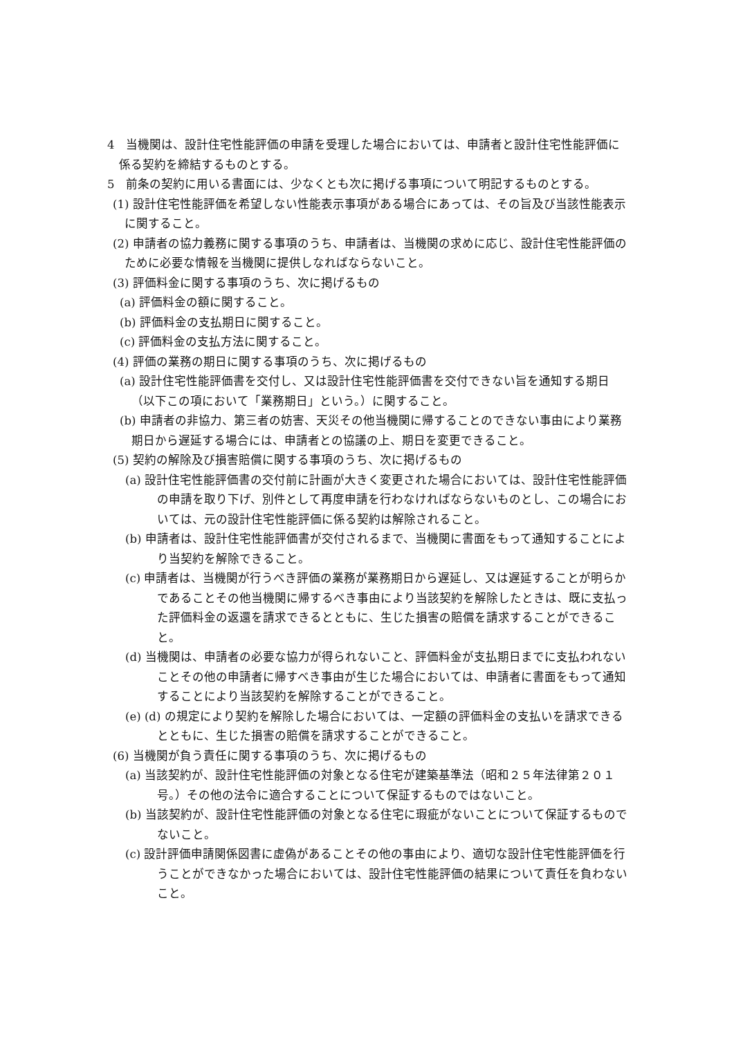4　当機関は、設計住宅性能評価の申請を受理した場合においては、申請者と設計住宅性能評価に係る契約を締結するものとする。
5　前条の契約に用いる書面には、少なくとも次に掲げる事項について明記するものとする。
(1) 設計住宅性能評価を希望しない性能表示事項がある場合にあっては、その旨及び当該性能表示に関すること。
(2) 申請者の協力義務に関する事項のうち、申請者は、当機関の求めに応じ、設計住宅性能評価のために必要な情報を当機関に提供しなればならないこと。
(3) 評価料金に関する事項のうち、次に掲げるもの
(a) 評価料金の額に関すること。
(b) 評価料金の支払期日に関すること。
(c) 評価料金の支払方法に関すること。
(4) 評価の業務の期日に関する事項のうち、次に掲げるもの
(a) 設計住宅性能評価書を交付し、又は設計住宅性能評価書を交付できない旨を通知する期日（以下この項において「業務期日」という。）に関すること。
(b) 申請者の非協力、第三者の妨害、天災その他当機関に帰することのできない事由により業務期日から遅延する場合には、申請者との協議の上、期日を変更できること。
(5) 契約の解除及び損害賠償に関する事項のうち、次に掲げるもの
(a) 設計住宅性能評価書の交付前に計画が大きく変更された場合においては、設計住宅性能評価の申請を取り下げ、別件として再度申請を行わなければならないものとし、この場合においては、元の設計住宅性能評価に係る契約は解除されること。
(b) 申請者は、設計住宅性能評価書が交付されるまで、当機関に書面をもって通知することにより当契約を解除できること。
(c) 申請者は、当機関が行うべき評価の業務が業務期日から遅延し、又は遅延することが明らかであることその他当機関に帰するべき事由により当該契約を解除したときは、既に支払った評価料金の返還を請求できるとともに、生じた損害の賠償を請求することができること。
(d) 当機関は、申請者の必要な協力が得られないこと、評価料金が支払期日までに支払われないことその他の申請者に帰すべき事由が生じた場合においては、申請者に書面をもって通知することにより当該契約を解除することができること。
(e) (d) の規定により契約を解除した場合においては、一定額の評価料金の支払いを請求できるとともに、生じた損害の賠償を請求することができること。
(6) 当機関が負う責任に関する事項のうち、次に掲げるもの
(a) 当該契約が、設計住宅性能評価の対象となる住宅が建築基準法（昭和２５年法律第２０１号。）その他の法令に適合することについて保証するものではないこと。
(b) 当該契約が、設計住宅性能評価の対象となる住宅に瑕疵がないことについて保証するものでないこと。
(c) 設計評価申請関係図書に虚偽があることその他の事由により、適切な設計住宅性能評価を行うことができなかった場合においては、設計住宅性能評価の結果について責任を負わないこと。